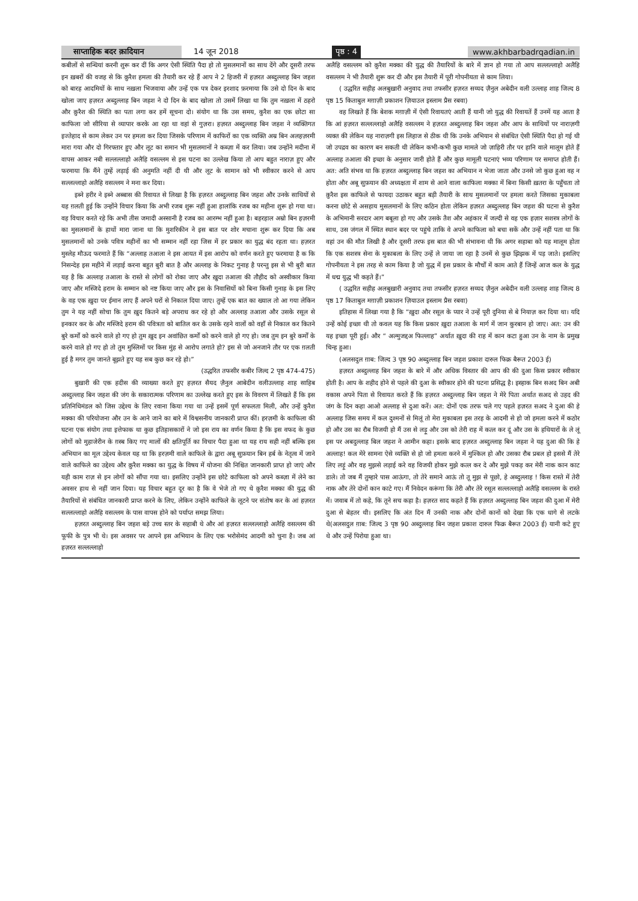साप्ताहिक बदर क़ादियान 14 जून 2018 पृष्ठ : 4 www.akhbarbadrqadian.in
कबीलों से सन्धियां करनी शुरू कर दीं कि अगर ऐसी स्थिति पैदा हो तो मुसलमानों का साथ देंगे और दूसरी तरफ इन ख़बरों की वजह से कि क़ुरैश हमला की तैयारी कर रहे हैं आप ने 2 हिजरी में हज़रत अब्दुल्लाह बिन जहश को बारह आदमियों के साथ नख़ला भिजवाया और उन्हें एक पत्र देकर इरशाद फ़रमाया कि उसे दो दिन के बाद खोला जाए हज़रत अब्दुल्लाह बिन जहश ने दो दिन के बाद खोला तो उसमें लिखा था कि तुम नख़ला में ठहरो और क़ुरैश की स्थिति का पता लगा कर हमें सूचना दो। संयोग था कि उस समय, कुरैश का एक छोटा सा काफिला जो सीरिया से व्यापार करके आ रहा था वहां से गुज़रा। हज़रत अब्दुल्लाह बिन जहश ने व्यक्तिगत इज्तेहाद से काम लेकर उन पर हमला कर दिया जिसके परिणाम में काफिरों का एक व्यक्ति अम्र बिन अलहज़रमी मारा गया और दो गिरफ्तार हुए और लूट का समान भी मुसलमानों ने कब्ज़ा में कर लिया। जब उन्होंने मदीना में वापस आकर नबी सल्लल्लाहो अलैहि वसल्लम से इस घटना का उल्लेख किया तो आप बहुत नाराज़ हुए और फरमाया कि मैंने तुम्हें लड़ाई की अनुमति नहीं दी थी और लूट के सामान को भी स्वीकार करने से आप सल्लल्लाहो अलैहि वसल्लम ने मना कर दिया।
इब्ने हरीर ने इब्ने अब्बास की रिवायत से लिखा है कि हज़रत अब्दुल्लाह बिन जहश और उनके साथियों से यह ग़लती हुई कि उन्होंने विचार किया कि अभी रजब शुरू नहीं हुआ हालांकि रजब का महीना शुरू हो गया था। वह विचार करते रहे कि अभी तीस जमादी अस्सानी है रजब का आरम्भ नहीं हुआ है। बहरहाल अम्रो बिन हज़रमी का मुसलमानों के हाथों मारा जाना था कि मुशरिकीन ने इस बात पर शोर मचाना शुरू कर दिया कि अब मुसलमानों को उनके पवित्र महीनों का भी सम्मान नहीं रहा जिस में हर प्रकार का युद्ध बंद रहता था। हज़रत मुस्लेह मौऊद फरमाते हैं कि “अल्लाह तआला ने इस आयत में इस आरोप को वर्णन करते हुए फरमाया है क कि निसन्देह इस महीने में लड़ाई करना बहुत बुरी बात है और अल्लाह के निकट गुनाह है परन्तु इस से भी बुरी बात यह है कि अल्लाह तआला के रास्ते से लोगों को रोका जाए और ख़ुदा तआला की तौहीद को अस्वीकार किया जाए और मस्जिदे हराम के सम्मान को नष्ट किया जाए और इस के निवासियों को बिना किसी गुनाह के इस लिए के वह एक ख़ुदा पर ईमान लाए हैं अपने घरों से निकाल दिया जाए। तुम्हें एक बात का ख्याल तो आ गया लेकिन तुम ने यह नहीं सोचा कि तुम ख़ुद कितने बड़े अपराध कर रहे हो और अल्लाह तआला और उसके रसूल से इनकार कर के और मस्जिदे हराम की पवित्रता को बातिल कर के उसके रहने वालों को वहाँ से निकाल कर कितने बुरे कर्मों को करने वाले हो गए हो तुम ख़ुद इन अवांछित कर्मों को करने वाले हो गए हो। जब तुम इन बुरे कर्मों के करने वाले हो गए हो तो तुम मुस्लिमों पर किस मुंह से आरोप लगाते हो? इस से जो अनजाने तौर पर एक ग़लती हुई है मगर तुम जानते बूझते हुए यह सब कुछ कर रहे हो।”
(उद्धरित तफसीर कबीर जिल्द 2 पृष्ठ 474-475)
बुख़ारी की एक हदीस की व्याख्या करते हुए हज़रत सैयद ज़ैनुल आबेदीन वलीउल्लाह शाह साहिब अब्दुल्लाह बिन जहश की जंग के सकारात्मक परिणाम का उल्लेख करते हुए इस के विवरण में लिखते हैं कि इस प्रतिनिधिमंडल को जिस उद्देश्य के लिए रवाना किया गया था उन्हें इसमें पूर्ण सफलता मिली, और उन्हें कुरैश मक्का की परियोजना और उन के आने जाने का बारे में विश्वसनीय जानकारी प्राप्त कीं। हरज़मी के काफिला की घटना एक संयोग तथा इत्तेफाक था कुछ इतिहासकारों ने जो इस राय का वर्णन किया है कि इस वफद के कुछ लोगों को मुहाजेरीन के ग़स्ब किए गए मालों की क्षतिपूर्ति का विचार पैदा हुआ था यह राय सही नहीं बल्कि इस अभियान का मूल उद्देश्य केवल यह था कि हरज़मी वाले काफिले के द्वारा अबू सुफ़यान बिन हर्ब के नेतृत्व में जाने वाले काफिले का उद्देश्य और क़ुरैश मक्का का युद्ध के विषय में योजना की निश्चित जानकारी प्राप्त हो जाएं और यही काम राज़ से इन लोगों को सौंपा गया था। इसलिए उन्होंने इस छोटे काफिला को अपने कब्ज़ा में लेने का अवसर हाथ से नहीं जान दिया। यह विचार बहुत दूर का है कि वे भेजे तो गए थे क़ुरैश मक्का की युद्ध की तैयारियों से संबंधित जानकारी प्राप्त करने के लिए, लेकिन उन्होंने काफिले के लूटने पर संतोष कर के आं हज़रत सल्लल्लाहो अलैहि वसल्लम के पास वापस होने को पर्याप्त समझ लिया।
हज़रत अब्दुल्लाह बिन जहश बड़े उच्च स्तर के सहाबी थे और आं हज़रत सल्लल्लाहो अलैहि वसल्लम की फूफी के पुत्र भी थे। इस अवसर पर आपने इस अभियान के लिए एक भरोसेमंद आदमी को चुना है। जब आं हज़रत सल्लल्लाहो
अलैहि वसल्लम को क़ुरैश मक्का की युद्ध की तैयारियों के बारे में ज्ञान हो गया तो आप सल्लल्लाहो अलैहि वसल्लम ने भी तैयारी शुरू कर दी और इस तैयारी में पूरी गोपनीयता से काम लिया।
( उद्धरित सहीह अलबुख़ारी अनुवाद तथा तफसीर हज़रत सय्यद ज़ैनुल अबेदीन वली उल्लाह शाह जिल्द 8 पृष्ठ 15 किताबुल मग़ाज़ी प्रकाशन ज़ियाउल इस्लाम प्रैस रबवा)
वह लिखते हैं कि बेशक मग़ाज़ी में ऐसी रिवायतएं आती हैं यानी जो युद्ध की रिवायतें हैं उनमें यह आता है कि आं हज़रत सल्लल्लाहो अलैहि वसल्लम ने हज़रत अब्दुल्लाह बिन जहश और आप के साथियों पर नाराज़गी व्यक्त की लेकिन यह नाराज़गी इस लिहाज से ठीक थी कि उनके अभियान से संबंधित ऐसी स्थिति पैदा हो गई थी जो उपद्रव का कारण बन सकती थी लेकिन कभी-कभी कुछ मामले जो ज़ाहिरी तौर पर हानि वाले मालूम होते हैं अल्लाह तआला की इच्छा के अनुसार जारी होते हैं और कुछ मामूली घटनाएं भव्य परिणाम पर समाप्त होती हैं। अत: अति संभव था कि हज़रत अब्दुल्लाह बिन जहश का अभियान न भेजा जाता और उनसे जो कुछ हुआ वह न होता और अबू सुफ़यान की अध्यक्षता में शाम से आने वाला काफिला मक्का में बिना किसी ख़तरा के पहुँचता तो क़ुरैश इस काफिले से फायदा उठाकर बहुत बड़ी तैयारी के साथ मुसलमानों पर हमला करते जिसका मुकाबला करना छोटे से असहाय मुसलमानों के लिए कठिन होता लेकिन हज़रत अब्दुल्लाह बिन जहश की घटना से कुरैश के अभिमानी सरदार आग बबूला हो गए और उसके तैश और अहंकार में जल्दी से वह एक हज़ार सशस्त्र लोगों के साथ, उस जंगल में स्थित स्थान बदर पर पहुंचे ताकि वे अपने काफिला को बचा सकें और उन्हें नहीं पता था कि वहां उन की मौत लिखी है और दूसरी तरफ इस बात की भी संभावना थी कि अगर सहाबा को यह मालूम होता कि एक सशस्त्र सेना के मुकाबला के लिए उन्हें ले जाया जा रहा है उनमें से कुछ झिझक में पड़ जाते। इसलिए गोपनीयता ने इस तरह से काम किया है जो युद्ध में इस प्रकार के मौर्चों में काम आते हैं जिन्हें आज कल के युद्ध में धद्म युद्ध भी कहते हैं।”
( उद्धरित सहीह अलबुख़ारी अनुवाद तथा तफसीर हज़रत सय्यद ज़ैनुल अबेदीन वली उल्लाह शाह जिल्द 8 पृष्ठ 17 किताबुल मग़ाज़ी प्रकाशन ज़ियाउल इस्लाम प्रैस रबवा)
इतिहास में लिखा गया है कि “ख़ुदा और रसूल के प्यार ने उन्हें पूरी दुनिया से बे नियाज़ कर दिया था। यदि उन्हें कोई इच्छा थी तो कवल यह कि किस प्रकार ख़ुदा तआला के मार्ग में जान कुरबान हो जाए। अत: उन की यह इच्छा पूरी हुई। और “ अल्मुजद्दअ फिल्लाह” अर्थात ख़ुदा की राह में कान कटा हुआ उन के नाम के प्रमुख चिन्ह हुआ।
(अलसदुल ग़ाब: जिल्द 3 पृष्ठ 90 अब्दुल्लाह बिन जहश प्रकाश दारुल फिक्र बैरूत 2003 ई)
हज़रत अब्दुल्लाह बिन जहश के बारे में और अधिक विस्तार की आप की की दुआ किस प्रकार स्वीकार होती है। आप के शहीद होने से पहले की दुआ के स्वीकार होने की घटना प्रसिद्ध है। इस्हाक बिन सअद बिन अबी वकास अपने पिता से रिवायत करते हैं कि हज़रत अब्दुल्लाह बिन जहश ने मेरे पिता अर्थात सअद से उहद की जंग के दिन कहा आओ अल्लाह से दुआ करें। अत: दोनों एक तरफ चले गए पहले हज़रत सअद ने दुआ की हे अल्लाह जिस समय में कल दुश्मनों से मिलूं तो मेरा मुकाबला इस तरह के आदमी से हो जो हमला करने में कठोर हो और उस का रौब विजयी हो मैं उस से लड़ू और उस को तेरी राह में कत्ल कर दूं और उस के हथियारों के ले लूं इस पर अबदुल्लाह बिल जहश ने आमीन कहा। इसके बाद हज़रत अब्दुल्लाह बिन जहश ने यह दुआ की कि हे अल्लाह! कल मेरे सामना ऐसे व्यक्ति से हो जो हमला करने में मुश्किल हो और उसका रौब प्रबल हो इससे मैं तेरे लिए लड़ूं और वह मुझसे लड़ाई करे वह विजयी होकर मुझे कत्ल कर दे और मुझे पकड़ कर मेरी नाक कान काट डाले। तो जब मैं तुम्हारे पास आऊंगा, तो तेरे समाने आऊं तो तू मुझ से पूछो, हे अब्दुल्लाह ! किस रास्ते में तेरी नाक और तेरे दोनों कान काटे गए। मैं निवेदन करूंगा कि तेरी और तेरे रसूल सल्लल्लाहो अलैहि वसल्लम के रास्ते में। जवाब में तो कहे, कि तूने सच कहा है। हज़रत साद कहते हैं कि हज़रत अब्दुल्लाह बिन जहश की दुआ में मेरी दुआ से बेहतर थी। इसलिए कि अंत दिन मैं उनकी नाक और दोनों कानों को देखा कि एक धागे से लटके थे(अलसदुल ग़ाब: जिल्द 3 पृष्ठ 90 अब्दुल्लाह बिन जहश प्रकाश दारुल फिक्र बैरूत 2003 ई) यानी कटे हुए थे और उन्हें पिरोया हुआ था।